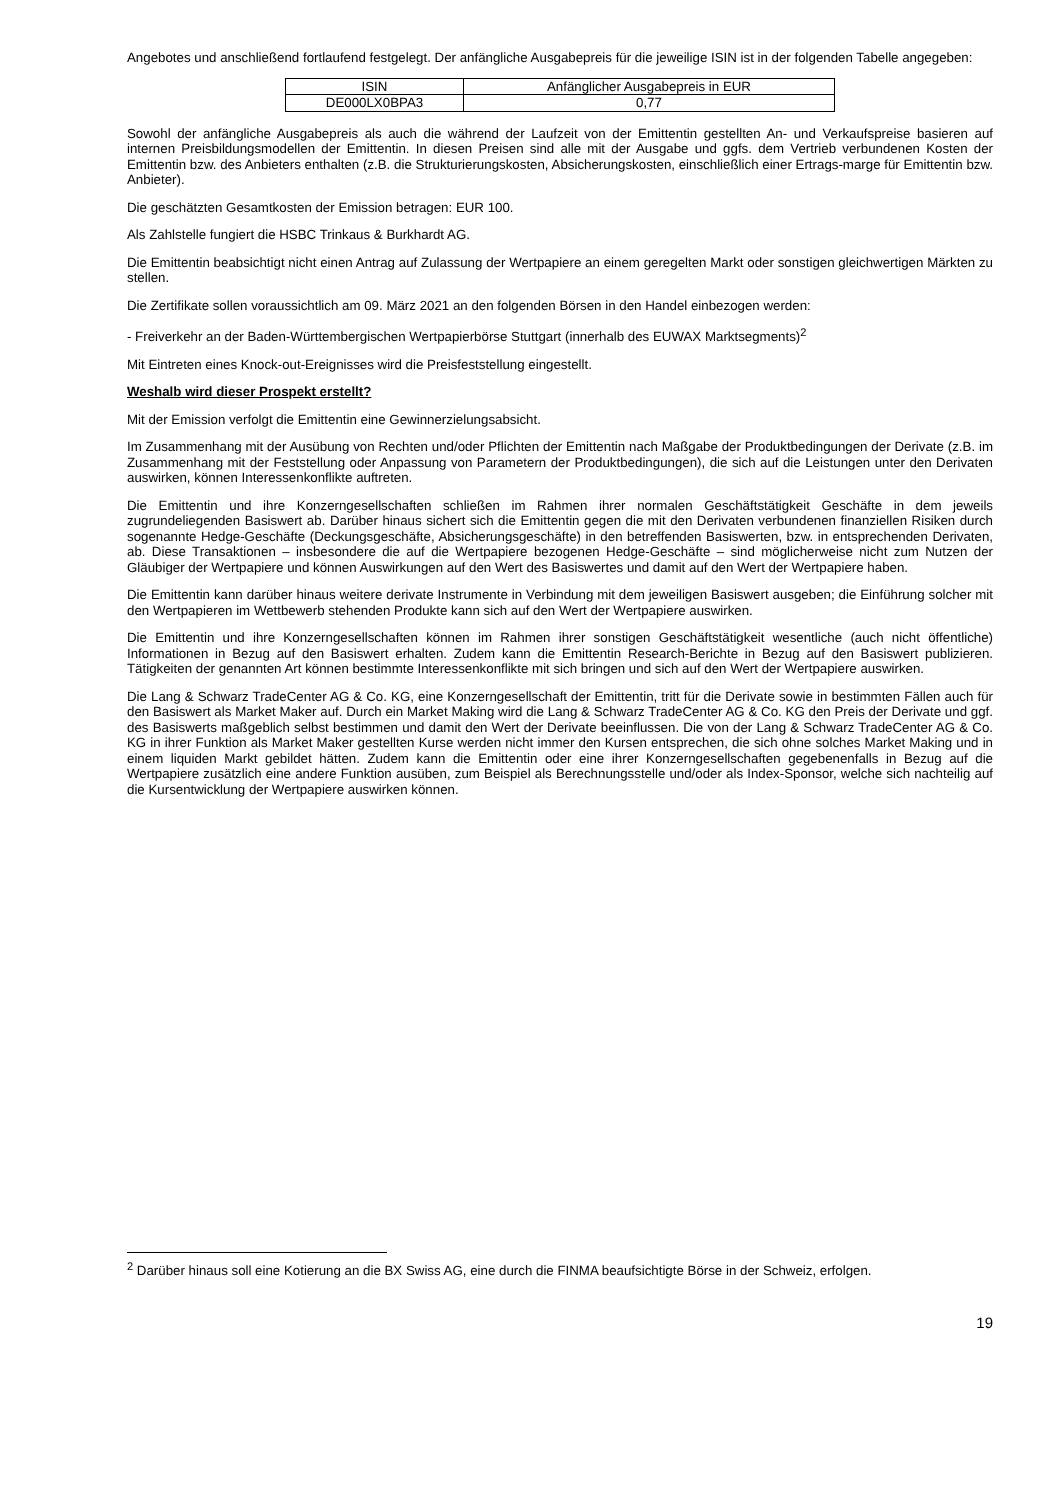Angebotes und anschließend fortlaufend festgelegt. Der anfängliche Ausgabepreis für die jeweilige ISIN ist in der folgenden Tabelle angegeben:
| ISIN | Anfänglicher Ausgabepreis in EUR |
| DE000LX0BPA3 | 0,77 |
Sowohl der anfängliche Ausgabepreis als auch die während der Laufzeit von der Emittentin gestellten An- und Verkaufspreise basieren auf internen Preisbildungsmodellen der Emittentin. In diesen Preisen sind alle mit der Ausgabe und ggfs. dem Vertrieb verbundenen Kosten der Emittentin bzw. des Anbieters enthalten (z.B. die Strukturierungskosten, Absicherungskosten, einschließlich einer Ertrags-marge für Emittentin bzw. Anbieter).
Die geschätzten Gesamtkosten der Emission betragen: EUR 100.
Als Zahlstelle fungiert die HSBC Trinkaus & Burkhardt AG.
Die Emittentin beabsichtigt nicht einen Antrag auf Zulassung der Wertpapiere an einem geregelten Markt oder sonstigen gleichwertigen Märkten zu stellen.
Die Zertifikate sollen voraussichtlich am 09. März 2021 an den folgenden Börsen in den Handel einbezogen werden:
- Freiverkehr an der Baden-Württembergischen Wertpapierbörse Stuttgart (innerhalb des EUWAX Marktsegments)<sup>2</sup>
Mit Eintreten eines Knock-out-Ereignisses wird die Preisfeststellung eingestellt.
Weshalb wird dieser Prospekt erstellt?
Mit der Emission verfolgt die Emittentin eine Gewinnerzielungsabsicht.
Im Zusammenhang mit der Ausübung von Rechten und/oder Pflichten der Emittentin nach Maßgabe der Produktbedingungen der Derivate (z.B. im Zusammenhang mit der Feststellung oder Anpassung von Parametern der Produktbedingungen), die sich auf die Leistungen unter den Derivaten auswirken, können Interessenkonflikte auftreten.
Die Emittentin und ihre Konzerngesellschaften schließen im Rahmen ihrer normalen Geschäftstätigkeit Geschäfte in dem jeweils zugrundeliegenden Basiswert ab. Darüber hinaus sichert sich die Emittentin gegen die mit den Derivaten verbundenen finanziellen Risiken durch sogenannte Hedge-Geschäfte (Deckungsgeschäfte, Absicherungsgeschäfte) in den betreffenden Basiswerten, bzw. in entsprechenden Derivaten, ab. Diese Transaktionen – insbesondere die auf die Wertpapiere bezogenen Hedge-Geschäfte – sind möglicherweise nicht zum Nutzen der Gläubiger der Wertpapiere und können Auswirkungen auf den Wert des Basiswertes und damit auf den Wert der Wertpapiere haben.
Die Emittentin kann darüber hinaus weitere derivate Instrumente in Verbindung mit dem jeweiligen Basiswert ausgeben; die Einführung solcher mit den Wertpapieren im Wettbewerb stehenden Produkte kann sich auf den Wert der Wertpapiere auswirken.
Die Emittentin und ihre Konzerngesellschaften können im Rahmen ihrer sonstigen Geschäftstätigkeit wesentliche (auch nicht öffentliche) Informationen in Bezug auf den Basiswert erhalten. Zudem kann die Emittentin Research-Berichte in Bezug auf den Basiswert publizieren. Tätigkeiten der genannten Art können bestimmte Interessenkonflikte mit sich bringen und sich auf den Wert der Wertpapiere auswirken.
Die Lang & Schwarz TradeCenter AG & Co. KG, eine Konzerngesellschaft der Emittentin, tritt für die Derivate sowie in bestimmten Fällen auch für den Basiswert als Market Maker auf. Durch ein Market Making wird die Lang & Schwarz TradeCenter AG & Co. KG den Preis der Derivate und ggf. des Basiswerts maßgeblich selbst bestimmen und damit den Wert der Derivate beeinflussen. Die von der Lang & Schwarz TradeCenter AG & Co. KG in ihrer Funktion als Market Maker gestellten Kurse werden nicht immer den Kursen entsprechen, die sich ohne solches Market Making und in einem liquiden Markt gebildet hätten. Zudem kann die Emittentin oder eine ihrer Konzerngesellschaften gegebenenfalls in Bezug auf die Wertpapiere zusätzlich eine andere Funktion ausüben, zum Beispiel als Berechnungsstelle und/oder als Index-Sponsor, welche sich nachteilig auf die Kursentwicklung der Wertpapiere auswirken können.
<sup>2</sup> Darüber hinaus soll eine Kotierung an die BX Swiss AG, eine durch die FINMA beaufsichtigte Börse in der Schweiz, erfolgen.
19